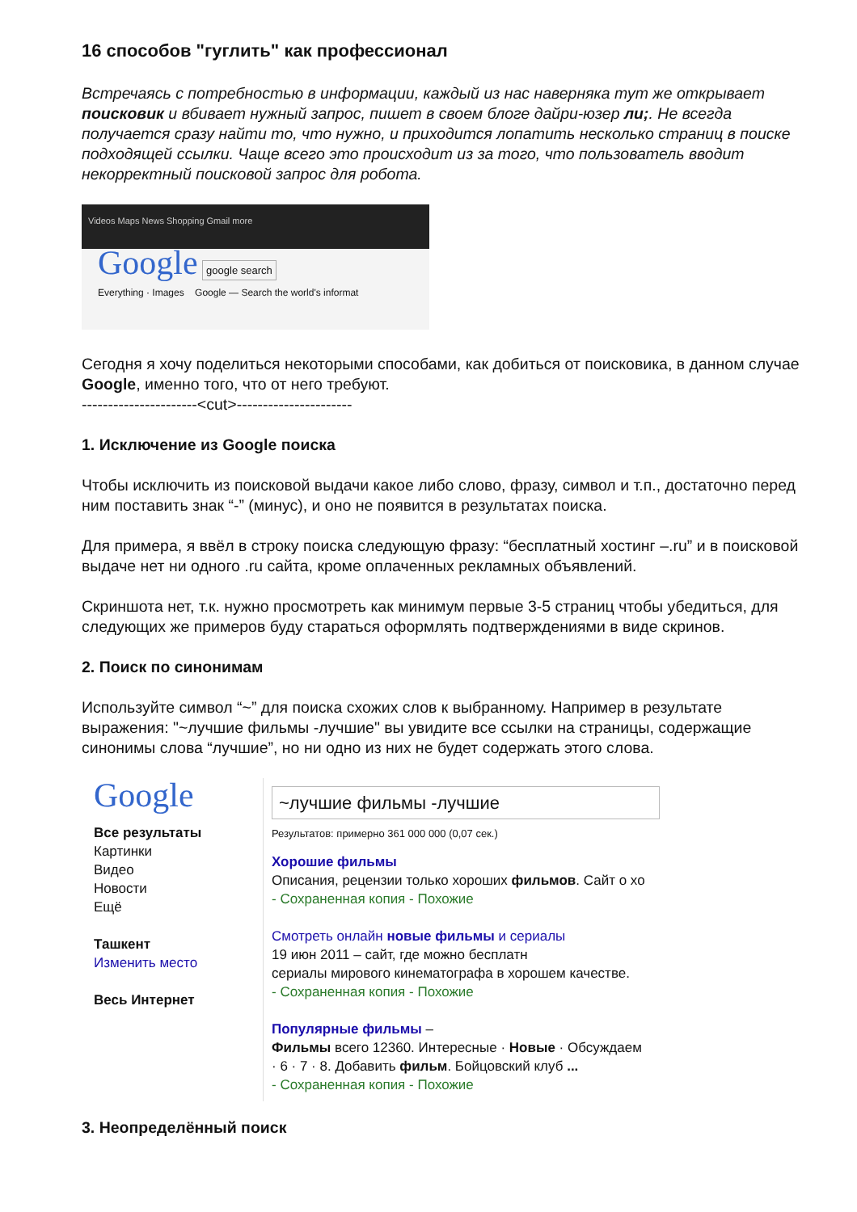16 способов "гуглить" как профессионал
Встречаясь с потребностью в информации, каждый из нас наверняка тут же открывает поисковик и вбивает нужный запрос, пишет в своем блоге дайри-юзер ли;. Не всегда получается сразу найти то, что нужно, и приходится лопатить несколько страниц в поиске подходящей ссылки. Чаще всего это происходит из за того, что пользователь вводит некорректный поисковой запрос для робота.
Videos Maps News Shopping Gmail more
Google google search
Everything · Images Google — Search the world's informat
Сегодня я хочу поделиться некоторыми способами, как добиться от поисковика, в данном случае Google, именно того, что от него требуют.
----------------------<cut>----------------------
1. Исключение из Google поиска
Чтобы исключить из поисковой выдачи какое либо слово, фразу, символ и т.п., достаточно перед ним поставить знак “-” (минус), и оно не появится в результатах поиска.
Для примера, я ввёл в строку поиска следующую фразу: “бесплатный хостинг –.ru” и в поисковой выдаче нет ни одного .ru сайта, кроме оплаченных рекламных объявлений.
Скриншота нет, т.к. нужно просмотреть как минимум первые 3-5 страниц чтобы убедиться, для следующих же примеров буду стараться оформлять подтверждениями в виде скринов.
2. Поиск по синонимам
Используйте символ “~” для поиска схожих слов к выбранному. Например в результате выражения: "~лучшие фильмы -лучшие" вы увидите все ссылки на страницы, содержащие синонимы слова “лучшие”, но ни одно из них не будет содержать этого слова.
Google
Все результаты
Картинки
Видео
Новости
Ещё
Ташкент
Изменить место
Весь Интернет
~лучшие фильмы -лучшие
Результатов: примерно 361 000 000 (0,07 сек.)
Хорошие фильмы
Описания, рецензии только хороших фильмов. Сайт о хо
- Сохраненная копия - Похожие
Смотреть онлайн новые фильмы и сериалы
19 июн 2011 – сайт, где можно бесплатн
сериалы мирового кинематографа в хорошем качестве.
- Сохраненная копия - Похожие
Популярные фильмы –
Фильмы всего 12360. Интересные · Новые · Обсуждаем
· 6 · 7 · 8. Добавить фильм. Бойцовский клуб ...
- Сохраненная копия - Похожие
3. Неопределённый поиск